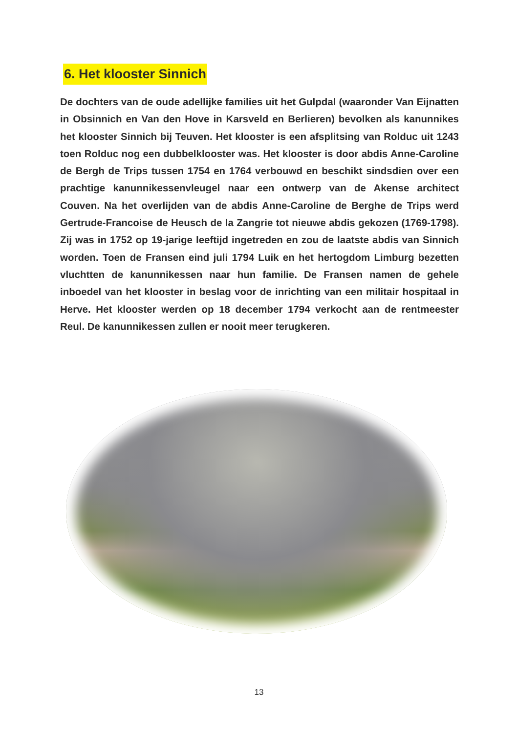6. Het klooster Sinnich
De dochters van de oude adellijke families uit het Gulpdal (waaronder Van Eijnatten in Obsinnich en Van den Hove in Karsveld en Berlieren) bevolken als kanunnikes het klooster Sinnich bij Teuven. Het klooster is een afsplitsing van Rolduc uit 1243 toen Rolduc nog een dubbelklooster was. Het klooster is door abdis Anne-Caroline de Bergh de Trips tussen 1754 en 1764 verbouwd en beschikt sindsdien over een prachtige kanunnikessenvleugel naar een ontwerp van de Akense architect Couven. Na het overlijden van de abdis Anne-Caroline de Berghe de Trips werd Gertrude-Francoise de Heusch de la Zangrie tot nieuwe abdis gekozen (1769-1798). Zij was in 1752 op 19-jarige leeftijd ingetreden en zou de laatste abdis van Sinnich worden. Toen de Fransen eind juli 1794 Luik en het hertogdom Limburg bezetten vluchtten de kanunnikessen naar hun familie. De Fransen namen de gehele inboedel van het klooster in beslag voor de inrichting van een militair hospitaal in Herve. Het klooster werden op 18 december 1794 verkocht aan de rentmeester Reul. De kanunnikessen zullen er nooit meer terugkeren.
13